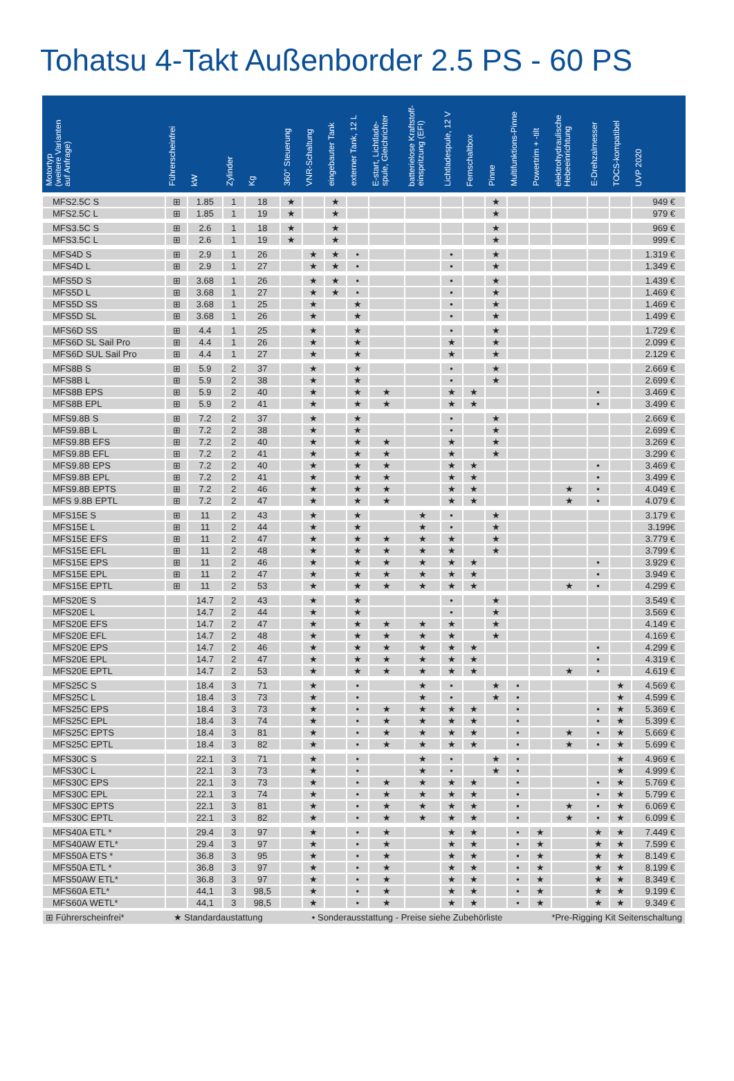Tohatsu 4-Takt Außenborder 2.5 PS - 60 PS
| Motortyp (weitere Varianten auf Anfrage) | Führerscheinfrei | kW | Zylinder | Kg | 360° Steuerung | VNR-Schaltung | eingebauter Tank | externer Tank, 12 L | E-start, Lichtlade- spule, Gleichrichter | batterielose Kraftstoff- einspritzung (EFI) | Lichtladespule, 12 V | Fernschaltbox | Pinne | Multifunktions-Pinne | Powertrim + -tilt | elektrohydraulische Hebeeinrichtung | E-Drehzalmesser | TOCS-kompatibel | UVP 2020 |
| --- | --- | --- | --- | --- | --- | --- | --- | --- | --- | --- | --- | --- | --- | --- | --- | --- | --- | --- | --- |
| MFS2.5C S | ⊞ | 1.85 | 1 | 18 | ★ | | ★ | | | | | | ★ | | | | | | 949 € |
| MFS2.5C L | ⊞ | 1.85 | 1 | 19 | ★ | | ★ | | | | | | ★ | | | | | | 979 € |
| MFS3.5C S | ⊞ | 2.6 | 1 | 18 | ★ | | ★ | | | | | | ★ | | | | | | 969 € |
| MFS3.5C L | ⊞ | 2.6 | 1 | 19 | ★ | | ★ | | | | | | ★ | | | | | | 999 € |
| MFS4D S | ⊞ | 2.9 | 1 | 26 | | ★ | ★ | • | | | • | | ★ | | | | | | 1.319 € |
| MFS4D L | ⊞ | 2.9 | 1 | 27 | | ★ | ★ | • | | | • | | ★ | | | | | | 1.349 € |
| MFS5D S | ⊞ | 3.68 | 1 | 26 | | ★ | ★ | • | | | • | | ★ | | | | | | 1.439 € |
| MFS5D L | ⊞ | 3.68 | 1 | 27 | | ★ | ★ | • | | | • | | ★ | | | | | | 1.469 € |
| MFS5D SS | ⊞ | 3.68 | 1 | 25 | | ★ | | ★ | | | • | | ★ | | | | | | 1.469 € |
| MFS5D SL | ⊞ | 3.68 | 1 | 26 | | ★ | | ★ | | | • | | ★ | | | | | | 1.499 € |
| MFS6D SS | ⊞ | 4.4 | 1 | 25 | | ★ | | ★ | | | • | | ★ | | | | | | 1.729 € |
| MFS6D SL Sail Pro | ⊞ | 4.4 | 1 | 26 | | ★ | | ★ | | | ★ | | ★ | | | | | | 2.099 € |
| MFS6D SUL Sail Pro | ⊞ | 4.4 | 1 | 27 | | ★ | | ★ | | | ★ | | ★ | | | | | | 2.129 € |
| MFS8B S | ⊞ | 5.9 | 2 | 37 | | ★ | | ★ | | | • | | ★ | | | | | | 2.669 € |
| MFS8B L | ⊞ | 5.9 | 2 | 38 | | ★ | | ★ | | | • | | ★ | | | | | | 2.699 € |
| MFS8B EPS | ⊞ | 5.9 | 2 | 40 | | ★ | | ★ | ★ | | ★ | ★ | | | | | • | | 3.469 € |
| MFS8B EPL | ⊞ | 5.9 | 2 | 41 | | ★ | | ★ | ★ | | ★ | ★ | | | | | • | | 3.499 € |
| MFS9.8B S | ⊞ | 7.2 | 2 | 37 | | ★ | | ★ | | | • | | ★ | | | | | | 2.669 € |
| MFS9.8B L | ⊞ | 7.2 | 2 | 38 | | ★ | | ★ | | | • | | ★ | | | | | | 2.699 € |
| MFS9.8B EFS | ⊞ | 7.2 | 2 | 40 | | ★ | | ★ | ★ | | ★ | | ★ | | | | | | 3.269 € |
| MFS9.8B EFL | ⊞ | 7.2 | 2 | 41 | | ★ | | ★ | ★ | | ★ | | ★ | | | | | | 3.299 € |
| MFS9.8B EPS | ⊞ | 7.2 | 2 | 40 | | ★ | | ★ | ★ | | ★ | ★ | | | | | • | | 3.469 € |
| MFS9.8B EPL | ⊞ | 7.2 | 2 | 41 | | ★ | | ★ | ★ | | ★ | ★ | | | | | • | | 3.499 € |
| MFS9.8B EPTS | ⊞ | 7.2 | 2 | 46 | | ★ | | ★ | ★ | | ★ | ★ | | | | ★ | • | | 4.049 € |
| MFS 9.8B EPTL | ⊞ | 7.2 | 2 | 47 | | ★ | | ★ | ★ | | ★ | ★ | | | | ★ | • | | 4.079 € |
| MFS15E S | ⊞ | 11 | 2 | 43 | | ★ | | ★ | | ★ | • | | ★ | | | | | | 3.179 € |
| MFS15E L | ⊞ | 11 | 2 | 44 | | ★ | | ★ | | ★ | • | | ★ | | | | | | 3.199€ |
| MFS15E EFS | ⊞ | 11 | 2 | 47 | | ★ | | ★ | ★ | ★ | ★ | | ★ | | | | | | 3.779 € |
| MFS15E EFL | ⊞ | 11 | 2 | 48 | | ★ | | ★ | ★ | ★ | ★ | | ★ | | | | | | 3.799 € |
| MFS15E EPS | ⊞ | 11 | 2 | 46 | | ★ | | ★ | ★ | ★ | ★ | ★ | | | | | • | | 3.929 € |
| MFS15E EPL | ⊞ | 11 | 2 | 47 | | ★ | | ★ | ★ | ★ | ★ | ★ | | | | | • | | 3.949 € |
| MFS15E EPTL | ⊞ | 11 | 2 | 53 | | ★ | | ★ | ★ | ★ | ★ | ★ | | | | ★ | • | | 4.299 € |
| MFS20E S | | 14.7 | 2 | 43 | | ★ | | ★ | | | • | | ★ | | | | | | 3.549 € |
| MFS20E L | | 14.7 | 2 | 44 | | ★ | | ★ | | | • | | ★ | | | | | | 3.569 € |
| MFS20E EFS | | 14.7 | 2 | 47 | | ★ | | ★ | ★ | ★ | ★ | | ★ | | | | | | 4.149 € |
| MFS20E EFL | | 14.7 | 2 | 48 | | ★ | | ★ | ★ | ★ | ★ | | ★ | | | | | | 4.169 € |
| MFS20E EPS | | 14.7 | 2 | 46 | | ★ | | ★ | ★ | ★ | ★ | ★ | | | | | • | | 4.299 € |
| MFS20E EPL | | 14.7 | 2 | 47 | | ★ | | ★ | ★ | ★ | ★ | ★ | | | | | • | | 4.319 € |
| MFS20E EPTL | | 14.7 | 2 | 53 | | ★ | | ★ | ★ | ★ | ★ | ★ | | | | ★ | • | | 4.619 € |
| MFS25C S | | 18.4 | 3 | 71 | | ★ | | • | | ★ | • | | ★ | • | | | | ★ | 4.569 € |
| MFS25C L | | 18.4 | 3 | 73 | | ★ | | • | | ★ | • | | ★ | • | | | | ★ | 4.599 € |
| MFS25C EPS | | 18.4 | 3 | 73 | | ★ | | • | ★ | ★ | ★ | ★ | | • | | | • | ★ | 5.369 € |
| MFS25C EPL | | 18.4 | 3 | 74 | | ★ | | • | ★ | ★ | ★ | ★ | | • | | | • | ★ | 5.399 € |
| MFS25C EPTS | | 18.4 | 3 | 81 | | ★ | | • | ★ | ★ | ★ | ★ | | • | | ★ | • | ★ | 5.669 € |
| MFS25C EPTL | | 18.4 | 3 | 82 | | ★ | | • | ★ | ★ | ★ | ★ | | • | | ★ | • | ★ | 5.699 € |
| MFS30C S | | 22.1 | 3 | 71 | | ★ | | • | | ★ | • | | ★ | • | | | | ★ | 4.969 € |
| MFS30C L | | 22.1 | 3 | 73 | | ★ | | • | | ★ | • | | ★ | • | | | | ★ | 4.999 € |
| MFS30C EPS | | 22.1 | 3 | 73 | | ★ | | • | ★ | ★ | ★ | ★ | | • | | | • | ★ | 5.769 € |
| MFS30C EPL | | 22.1 | 3 | 74 | | ★ | | • | ★ | ★ | ★ | ★ | | • | | | • | ★ | 5.799 € |
| MFS30C EPTS | | 22.1 | 3 | 81 | | ★ | | • | ★ | ★ | ★ | ★ | | • | | ★ | • | ★ | 6.069 € |
| MFS30C EPTL | | 22.1 | 3 | 82 | | ★ | | • | ★ | ★ | ★ | ★ | | • | | ★ | • | ★ | 6.099 € |
| MFS40A ETL * | | 29.4 | 3 | 97 | | ★ | | • | ★ | | ★ | ★ | | • | ★ | | ★ | ★ | 7.449 € |
| MFS40AW ETL* | | 29.4 | 3 | 97 | | ★ | | • | ★ | | ★ | ★ | | • | ★ | | ★ | ★ | 7.599 € |
| MFS50A ETS * | | 36.8 | 3 | 95 | | ★ | | • | ★ | | ★ | ★ | | • | ★ | | ★ | ★ | 8.149 € |
| MFS50A ETL * | | 36.8 | 3 | 97 | | ★ | | • | ★ | | ★ | ★ | | • | ★ | | ★ | ★ | 8.199 € |
| MFS50AW ETL* | | 36.8 | 3 | 97 | | ★ | | • | ★ | | ★ | ★ | | • | ★ | | ★ | ★ | 8.349 € |
| MFS60A ETL* | | 44,1 | 3 | 98,5 | | ★ | | • | ★ | | ★ | ★ | | • | ★ | | ★ | ★ | 9.199 € |
| MFS60A WETL* | | 44,1 | 3 | 98,5 | | ★ | | • | ★ | | ★ | ★ | | • | ★ | | ★ | ★ | 9.349 € |
| ⊞ Führerscheinfrei* ★ Standardaustattung • Sonderausstattung - Preise siehe Zubehörliste *Pre-Rigging Kit Seitenschaltung | | | | | | | | | | | | | | | | | | | |